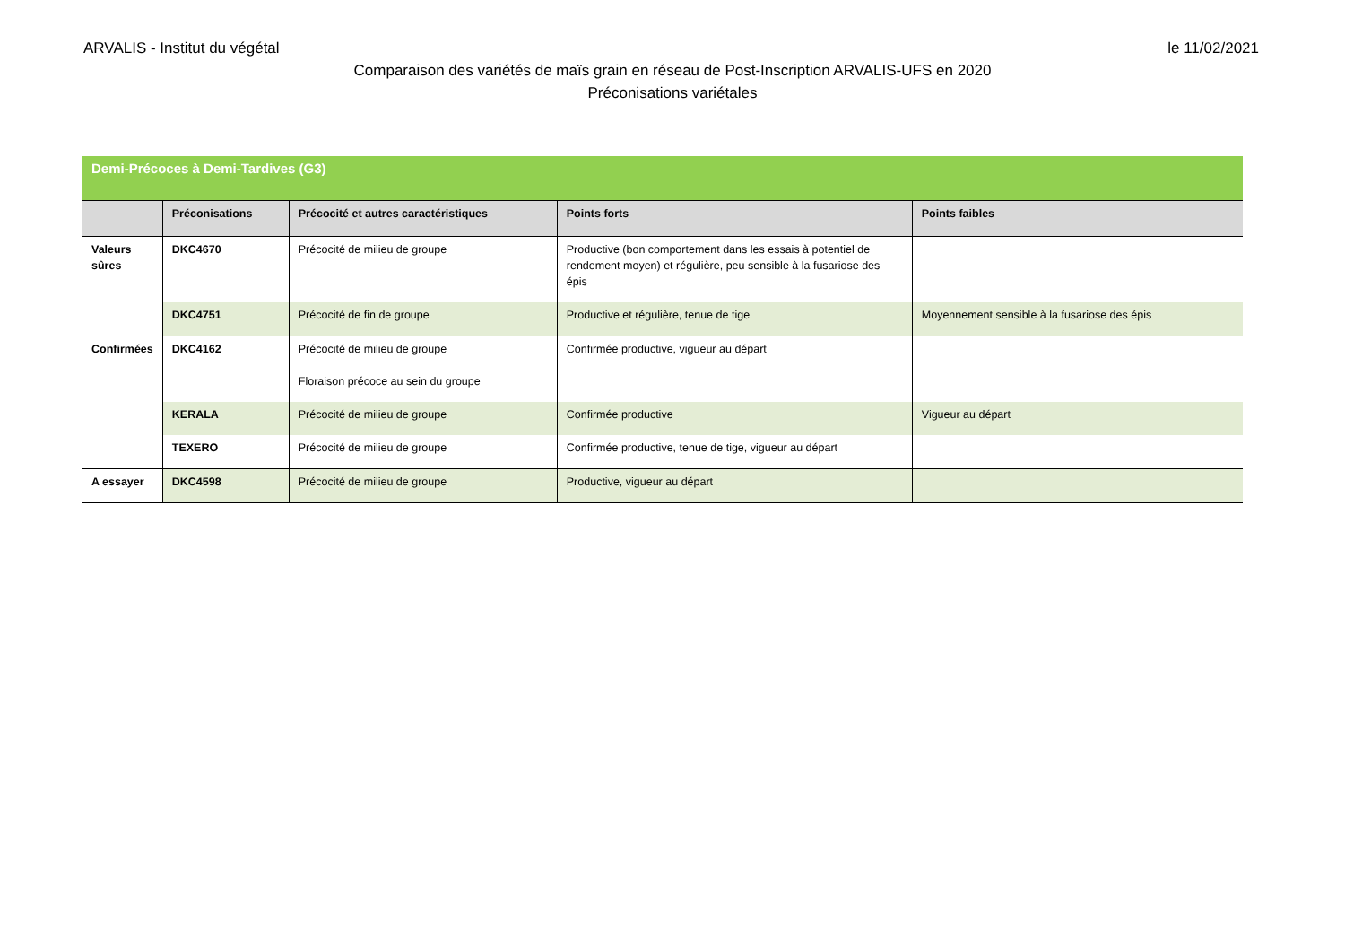ARVALIS - Institut du végétal le 11/02/2021
Comparaison des variétés de maïs grain en réseau de Post-Inscription ARVALIS-UFS en 2020
Préconisations variétales
| Demi-Précoces à Demi-Tardives (G3) | | | | |
| | Préconisations | Précocité et autres caractéristiques | Points forts | Points faibles |
| Valeurs sûres | DKC4670 | Précocité de milieu de groupe | Productive (bon comportement dans les essais à potentiel de rendement moyen) et régulière, peu sensible à la fusariose des épis | |
| | DKC4751 | Précocité de fin de groupe | Productive et régulière, tenue de tige | Moyennement sensible à la fusariose des épis |
| Confirmées | DKC4162 | Précocité de milieu de groupe Floraison précoce au sein du groupe | Confirmée productive, vigueur au départ | |
| | KERALA | Précocité de milieu de groupe | Confirmée productive | Vigueur au départ |
| | TEXERO | Précocité de milieu de groupe | Confirmée productive, tenue de tige, vigueur au départ | |
| A essayer | DKC4598 | Précocité de milieu de groupe | Productive, vigueur au départ | |